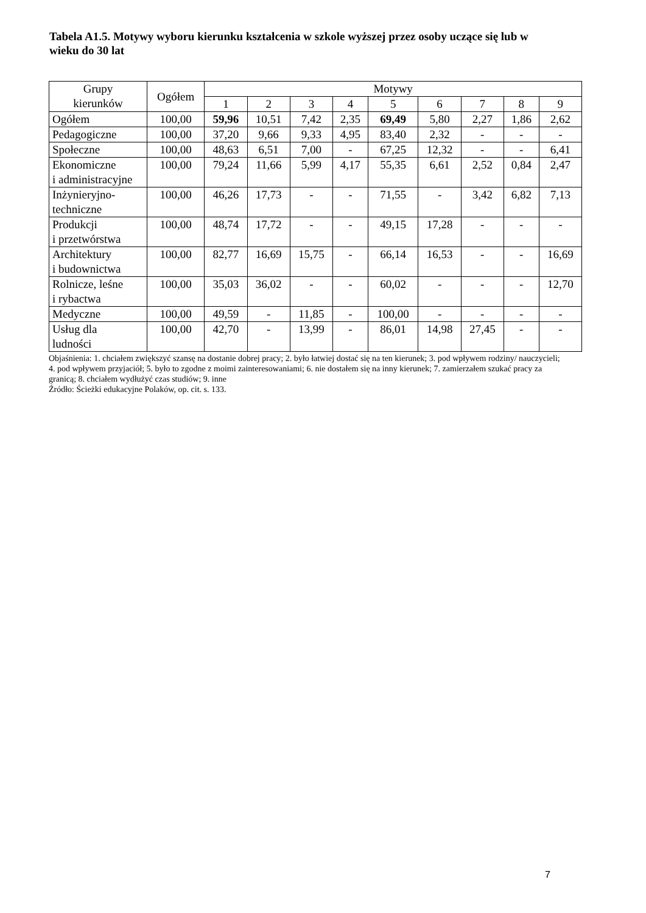Tabela A1.5. Motywy wyboru kierunku kształcenia w szkole wyższej przez osoby uczące się lub w wieku do 30 lat
| Grupy kierunków | Ogółem | Motywy | | | | | | | | |
| --- | --- | --- | --- | --- | --- | --- | --- | --- | --- | --- |
| | | 1 | 2 | 3 | 4 | 5 | 6 | 7 | 8 | 9 |
| Ogółem | 100,00 | 59,96 | 10,51 | 7,42 | 2,35 | 69,49 | 5,80 | 2,27 | 1,86 | 2,62 |
| Pedagogiczne | 100,00 | 37,20 | 9,66 | 9,33 | 4,95 | 83,40 | 2,32 | - | - | - |
| Społeczne | 100,00 | 48,63 | 6,51 | 7,00 | - | 67,25 | 12,32 | - | - | 6,41 |
| Ekonomiczne i administracyjne | 100,00 | 79,24 | 11,66 | 5,99 | 4,17 | 55,35 | 6,61 | 2,52 | 0,84 | 2,47 |
| Inżynieryjno- techniczne | 100,00 | 46,26 | 17,73 | - | - | 71,55 | - | 3,42 | 6,82 | 7,13 |
| Produkcji i przetwórstwa | 100,00 | 48,74 | 17,72 | - | - | 49,15 | 17,28 | - | - | - |
| Architektury i budownictwa | 100,00 | 82,77 | 16,69 | 15,75 | - | 66,14 | 16,53 | - | - | 16,69 |
| Rolnicze, leśne i rybactwa | 100,00 | 35,03 | 36,02 | - | - | 60,02 | - | - | - | 12,70 |
| Medyczne | 100,00 | 49,59 | - | 11,85 | - | 100,00 | - | - | - | - |
| Usług dla ludności | 100,00 | 42,70 | - | 13,99 | - | 86,01 | 14,98 | 27,45 | - | - |
Objaśnienia: 1. chciałem zwiększyć szansę na dostanie dobrej pracy; 2. było łatwiej dostać się na ten kierunek; 3. pod wpływem rodziny/ nauczycieli; 4. pod wpływem przyjaciół; 5. było to zgodne z moimi zainteresowaniami; 6. nie dostałem się na inny kierunek; 7. zamierzałem szukać pracy za granicą; 8. chciałem wydłużyć czas studiów; 9. inne
Źródło: Ścieżki edukacyjne Polaków, op. cit. s. 133.
7